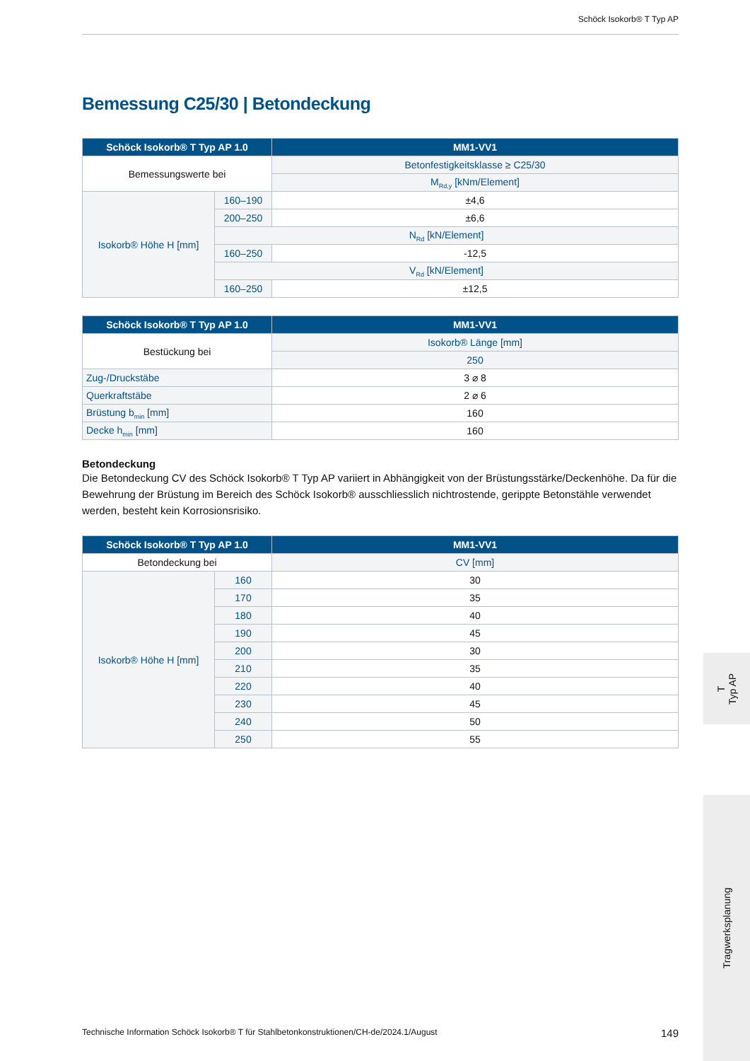Schöck Isokorb® T Typ AP
Bemessung C25/30 | Betondeckung
| Schöck Isokorb® T Typ AP 1.0 | | MM1-VV1 |
| --- | --- | --- |
| Bemessungswerte bei | | Betonfestigkeitsklasse ≥ C25/30 |
| | | M<sub>Rd,y</sub> [kNm/Element] |
| Isokorb® Höhe H [mm] | 160–190 | ±4,6 |
| | 200–250 | ±6,6 |
| | N<sub>Rd</sub> [kN/Element] | |
| | 160–250 | -12,5 |
| | V<sub>Rd</sub> [kN/Element] | |
| | 160–250 | ±12,5 |
| Schöck Isokorb® T Typ AP 1.0 | MM1-VV1 |
| --- | --- |
| Bestückung bei | Isokorb® Länge [mm] |
| | 250 |
| Zug-/Druckstäbe | 3 ⌀ 8 |
| Querkraftstäbe | 2 ⌀ 6 |
| Brüstung b<sub>min</sub> [mm] | 160 |
| Decke h<sub>min</sub> [mm] | 160 |
Betondeckung
Die Betondeckung CV des Schöck Isokorb® T Typ AP variiert in Abhängigkeit von der Brüstungsstärke/Deckenhöhe. Da für die Bewehrung der Brüstung im Bereich des Schöck Isokorb® ausschliesslich nichtrostende, gerippte Betonstähle verwendet werden, besteht kein Korrosionsrisiko.
| Schöck Isokorb® T Typ AP 1.0 | | MM1-VV1 |
| --- | --- | --- |
| Betondeckung bei | | CV [mm] |
| Isokorb® Höhe H [mm] | 160 | 30 |
| | 170 | 35 |
| | 180 | 40 |
| | 190 | 45 |
| | 200 | 30 |
| | 210 | 35 |
| | 220 | 40 |
| | 230 | 45 |
| | 240 | 50 |
| | 250 | 55 |
T
Typ AP
Tragwerksplanung
Technische Information Schöck Isokorb® T für Stahlbetonkonstruktionen/CH-de/2024.1/August 149